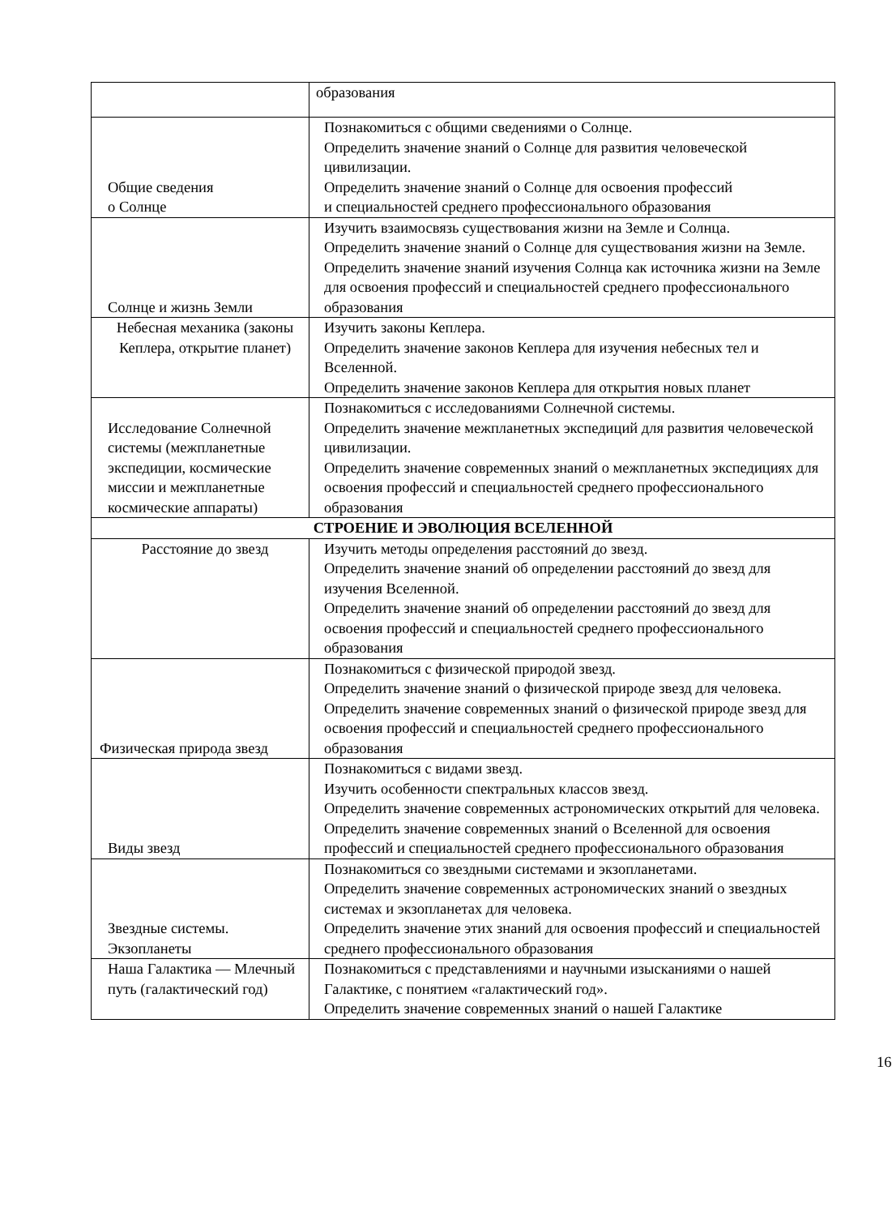| | образования |
| Общие сведения о Солнце | Познакомиться с общими сведениями о Солнце. Определить значение знаний о Солнце для развития человеческой цивилизации. Определить значение знаний о Солнце для освоения профессий и специальностей среднего профессионального образования |
| Солнце и жизнь Земли | Изучить взаимосвязь существования жизни на Земле и Солнца. Определить значение знаний о Солнце для существования жизни на Земле. Определить значение знаний изучения Солнца как источника жизни на Земле для освоения профессий и специальностей среднего профессионального образования |
| Небесная механика (законы Кеплера, открытие планет) | Изучить законы Кеплера. Определить значение законов Кеплера для изучения небесных тел и Вселенной. Определить значение законов Кеплера для открытия новых планет |
| Исследование Солнечной системы (межпланетные экспедиции, космические миссии и межпланетные космические аппараты) | Познакомиться с исследованиями Солнечной системы. Определить значение межпланетных экспедиций для развития человеческой цивилизации. Определить значение современных знаний о межпланетных экспедициях для освоения профессий и специальностей среднего профессионального образования |
| СТРОЕНИЕ И ЭВОЛЮЦИЯ ВСЕЛЕННОЙ | |
| Расстояние до звезд | Изучить методы определения расстояний до звезд. Определить значение знаний об определении расстояний до звезд для изучения Вселенной. Определить значение знаний об определении расстояний до звезд для освоения профессий и специальностей среднего профессионального образования |
| Физическая природа звезд | Познакомиться с физической природой звезд. Определить значение знаний о физической природе звезд для человека. Определить значение современных знаний о физической природе звезд для освоения профессий и специальностей среднего профессионального образования |
| Виды звезд | Познакомиться с видами звезд. Изучить особенности спектральных классов звезд. Определить значение современных астрономических открытий для человека. Определить значение современных знаний о Вселенной для освоения профессий и специальностей среднего профессионального образования |
| Звездные системы. Экзопланеты | Познакомиться со звездными системами и экзопланетами. Определить значение современных астрономических знаний о звездных системах и экзопланетах для человека. Определить значение этих знаний для освоения профессий и специальностей среднего профессионального образования |
| Наша Галактика — Млечный путь (галактический год) | Познакомиться с представлениями и научными изысканиями о нашей Галактике, с понятием «галактический год». Определить значение современных знаний о нашей Галактике |
16